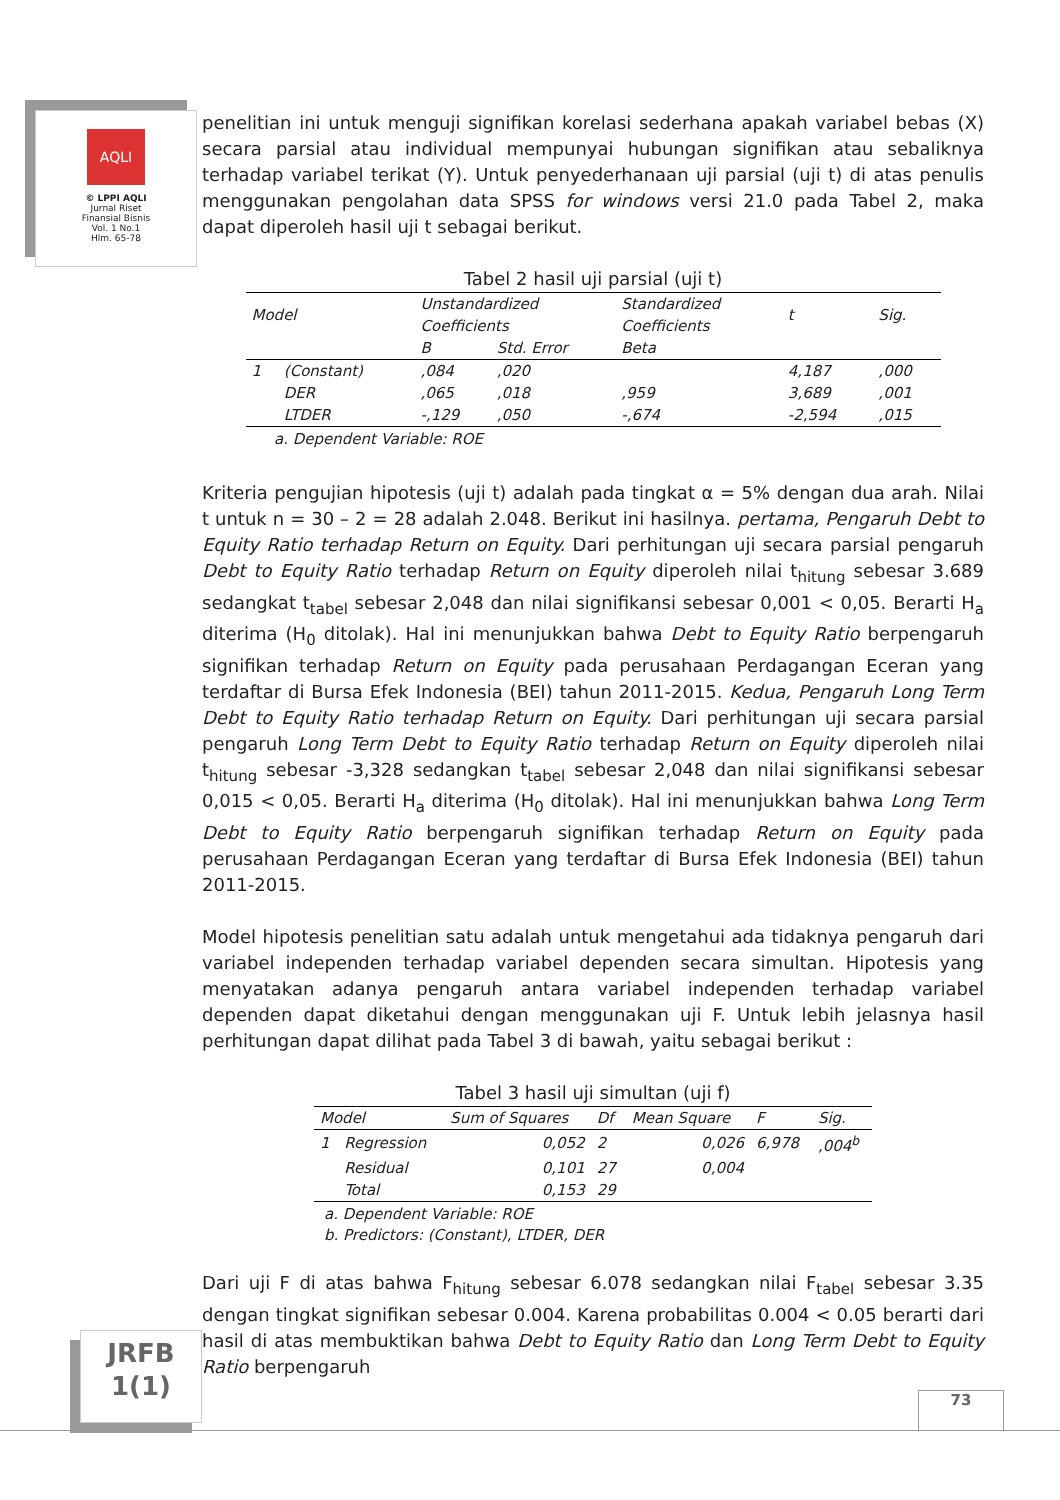AQLI
© LPPI AQLI
Jurnal Riset
Finansial Bisnis
Vol. 1 No.1
Hlm. 65-78
penelitian ini untuk menguji signifikan korelasi sederhana apakah variabel bebas (X) secara parsial atau individual mempunyai hubungan signifikan atau sebaliknya terhadap variabel terikat (Y). Untuk penyederhanaan uji parsial (uji t) di atas penulis menggunakan pengolahan data SPSS for windows versi 21.0 pada Tabel 2, maka dapat diperoleh hasil uji t sebagai berikut.
Tabel 2 hasil uji parsial (uji t)
| Model | | Unstandardized Coefficients | | Standardized Coefficients | t | Sig. |
| --- | --- | --- | --- | --- | --- | --- |
| | | B | Std. Error | Beta | | |
| 1 | (Constant) | ,084 | ,020 | | 4,187 | ,000 |
| | DER | ,065 | ,018 | ,959 | 3,689 | ,001 |
| | LTDER | -,129 | ,050 | -,674 | -2,594 | ,015 |
a. Dependent Variable: ROE
Kriteria pengujian hipotesis (uji t) adalah pada tingkat α = 5% dengan dua arah. Nilai t untuk n = 30 – 2 = 28 adalah 2.048. Berikut ini hasilnya. pertama, Pengaruh Debt to Equity Ratio terhadap Return on Equity. Dari perhitungan uji secara parsial pengaruh Debt to Equity Ratio terhadap Return on Equity diperoleh nilai t<sub>hitung</sub> sebesar 3.689 sedangkat t<sub>tabel</sub> sebesar 2,048 dan nilai signifikansi sebesar 0,001 < 0,05. Berarti H<sub>a</sub> diterima (H<sub>0</sub> ditolak). Hal ini menunjukkan bahwa Debt to Equity Ratio berpengaruh signifikan terhadap Return on Equity pada perusahaan Perdagangan Eceran yang terdaftar di Bursa Efek Indonesia (BEI) tahun 2011-2015. Kedua, Pengaruh Long Term Debt to Equity Ratio terhadap Return on Equity. Dari perhitungan uji secara parsial pengaruh Long Term Debt to Equity Ratio terhadap Return on Equity diperoleh nilai t<sub>hitung</sub> sebesar -3,328 sedangkan t<sub>tabel</sub> sebesar 2,048 dan nilai signifikansi sebesar 0,015 < 0,05. Berarti H<sub>a</sub> diterima (H<sub>0</sub> ditolak). Hal ini menunjukkan bahwa Long Term Debt to Equity Ratio berpengaruh signifikan terhadap Return on Equity pada perusahaan Perdagangan Eceran yang terdaftar di Bursa Efek Indonesia (BEI) tahun 2011-2015.
Model hipotesis penelitian satu adalah untuk mengetahui ada tidaknya pengaruh dari variabel independen terhadap variabel dependen secara simultan. Hipotesis yang menyatakan adanya pengaruh antara variabel independen terhadap variabel dependen dapat diketahui dengan menggunakan uji F. Untuk lebih jelasnya hasil perhitungan dapat dilihat pada Tabel 3 di bawah, yaitu sebagai berikut :
Tabel 3 hasil uji simultan (uji f)
| Model | | Sum of Squares | Df | Mean Square | F | Sig. |
| --- | --- | --- | --- | --- | --- | --- |
| 1 | Regression | 0,052 | 2 | 0,026 | 6,978 | ,004<sup>b</sup> |
| | Residual | 0,101 | 27 | 0,004 | | |
| | Total | 0,153 | 29 | | | |
a. Dependent Variable: ROE
b. Predictors: (Constant), LTDER, DER
Dari uji F di atas bahwa F<sub>hitung</sub> sebesar 6.078 sedangkan nilai F<sub>tabel</sub> sebesar 3.35 dengan tingkat signifikan sebesar 0.004. Karena probabilitas 0.004 < 0.05 berarti dari hasil di atas membuktikan bahwa Debt to Equity Ratio dan Long Term Debt to Equity Ratio berpengaruh
JRFB
1(1)
73